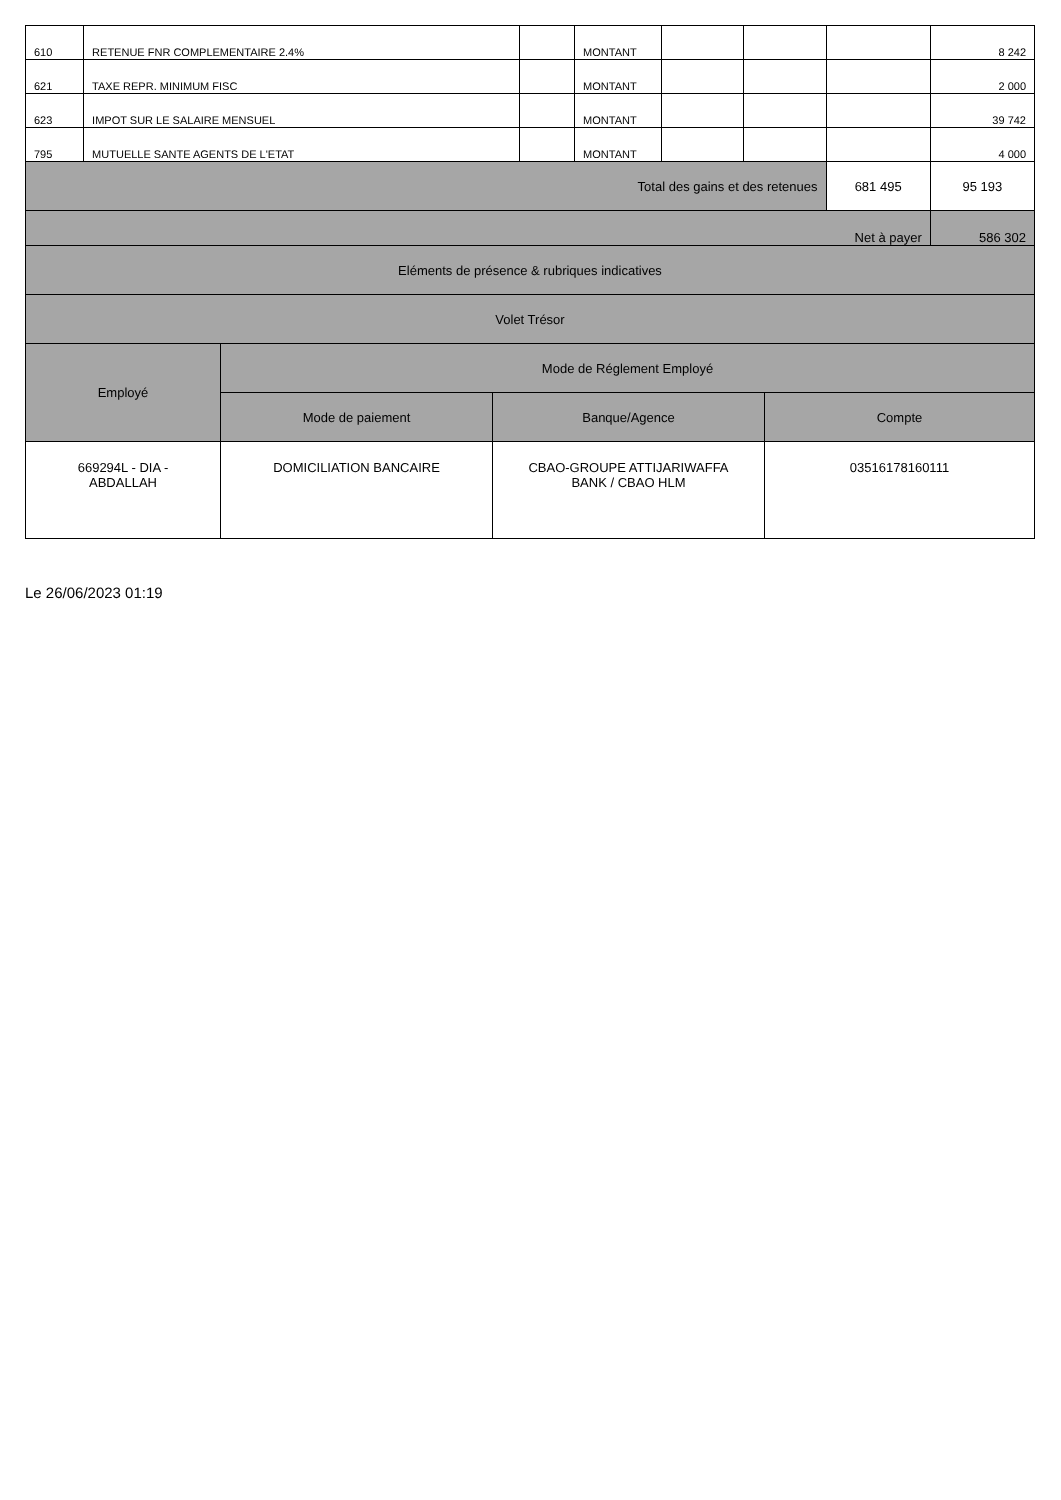| 610 | RETENUE FNR COMPLEMENTAIRE 2.4% | | MONTANT | | | | 8 242 |
| 621 | TAXE REPR. MINIMUM FISC | | MONTANT | | | | 2 000 |
| 623 | IMPOT SUR LE SALAIRE MENSUEL | | MONTANT | | | | 39 742 |
| 795 | MUTUELLE SANTE AGENTS DE L'ETAT | | MONTANT | | | | 4 000 |
| Total des gains et des retenues | | | | | | 681 495 | 95 193 |
| Net à payer | | | | | | | 586 302 |
| Eléments de présence & rubriques indicatives | | | | | | | |
| Volet Trésor | | | | | | | |
| Employé | Mode de Réglement Employé | | |
| | Mode de paiement | Banque/Agence | Compte |
| 669294L - DIA - ABDALLAH | DOMICILIATION BANCAIRE | CBAO-GROUPE ATTIJARIWAFFA BANK / CBAO HLM | 03516178160111 |
Le 26/06/2023 01:19